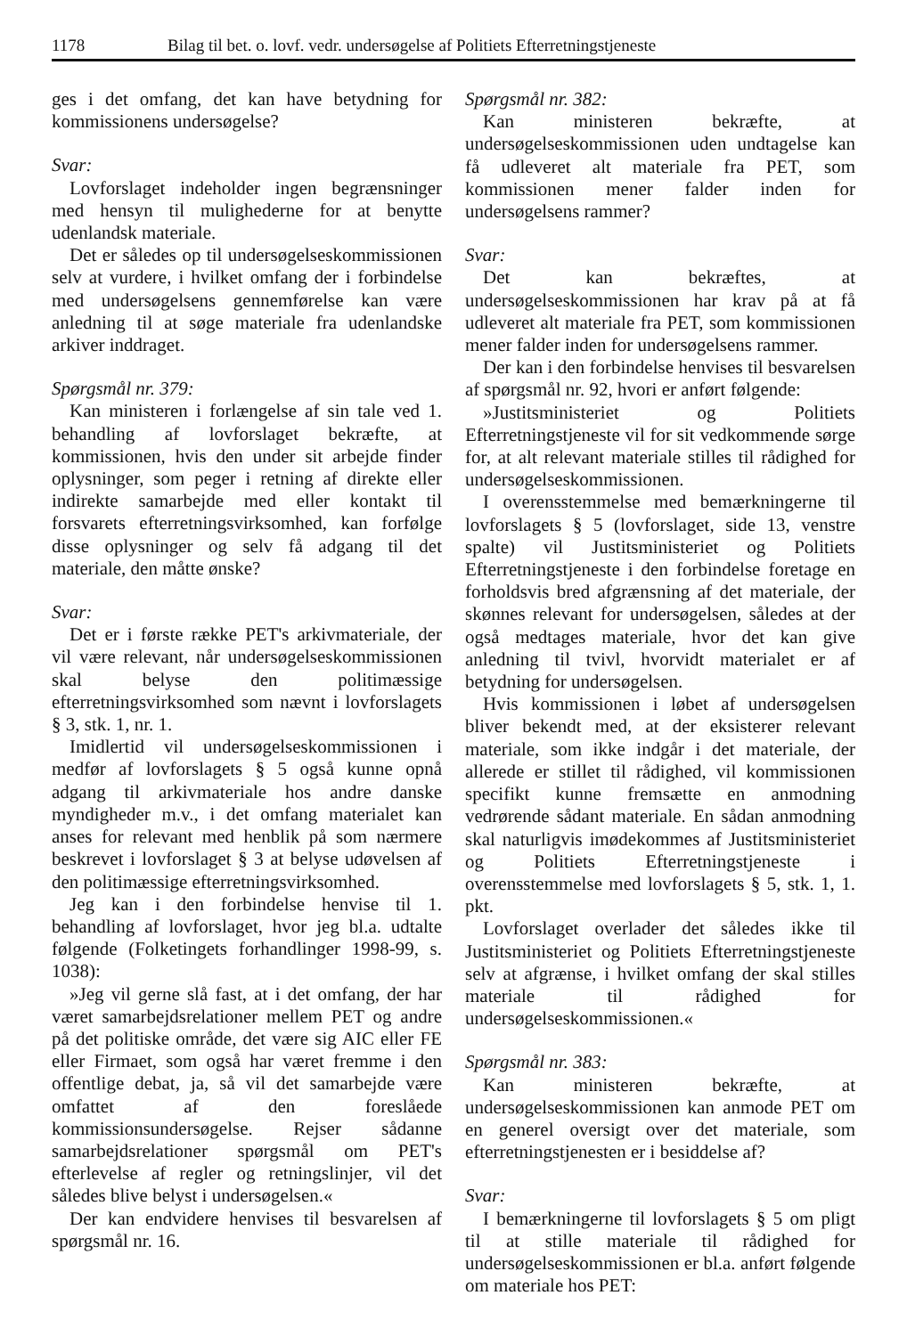1178 Bilag til bet. o. lovf. vedr. undersøgelse af Politiets Efterretningstjeneste
ges i det omfang, det kan have betydning for kommissionens undersøgelse?
Svar:
Lovforslaget indeholder ingen begrænsninger med hensyn til mulighederne for at benytte udenlandsk materiale.
Det er således op til undersøgelseskommissionen selv at vurdere, i hvilket omfang der i forbindelse med undersøgelsens gennemførelse kan være anledning til at søge materiale fra udenlandske arkiver inddraget.
Spørgsmål nr. 379:
Kan ministeren i forlængelse af sin tale ved 1. behandling af lovforslaget bekræfte, at kommissionen, hvis den under sit arbejde finder oplysninger, som peger i retning af direkte eller indirekte samarbejde med eller kontakt til forsvarets efterretningsvirksomhed, kan forfølge disse oplysninger og selv få adgang til det materiale, den måtte ønske?
Svar:
Det er i første række PET's arkivmateriale, der vil være relevant, når undersøgelseskommissionen skal belyse den politimæssige efterretningsvirksomhed som nævnt i lovforslagets § 3, stk. 1, nr. 1.
Imidlertid vil undersøgelseskommissionen i medfør af lovforslagets § 5 også kunne opnå adgang til arkivmateriale hos andre danske myndigheder m.v., i det omfang materialet kan anses for relevant med henblik på som nærmere beskrevet i lovforslaget § 3 at belyse udøvelsen af den politimæssige efterretningsvirksomhed.
Jeg kan i den forbindelse henvise til 1. behandling af lovforslaget, hvor jeg bl.a. udtalte følgende (Folketingets forhandlinger 1998-99, s. 1038):
»Jeg vil gerne slå fast, at i det omfang, der har været samarbejdsrelationer mellem PET og andre på det politiske område, det være sig AIC eller FE eller Firmaet, som også har været fremme i den offentlige debat, ja, så vil det samarbejde være omfattet af den foreslåede kommissionsundersøgelse. Rejser sådanne samarbejdsrelationer spørgsmål om PET's efterlevelse af regler og retningslinjer, vil det således blive belyst i undersøgelsen.«
Der kan endvidere henvises til besvarelsen af spørgsmål nr. 16.
Spørgsmål nr. 382:
Kan ministeren bekræfte, at undersøgelseskommissionen uden undtagelse kan få udleveret alt materiale fra PET, som kommissionen mener falder inden for undersøgelsens rammer?
Svar:
Det kan bekræftes, at undersøgelseskommissionen har krav på at få udleveret alt materiale fra PET, som kommissionen mener falder inden for undersøgelsens rammer.
Der kan i den forbindelse henvises til besvarelsen af spørgsmål nr. 92, hvori er anført følgende:
»Justitsministeriet og Politiets Efterretningstjeneste vil for sit vedkommende sørge for, at alt relevant materiale stilles til rådighed for undersøgelseskommissionen.
I overensstemmelse med bemærkningerne til lovforslagets § 5 (lovforslaget, side 13, venstre spalte) vil Justitsministeriet og Politiets Efterretningstjeneste i den forbindelse foretage en forholdsvis bred afgrænsning af det materiale, der skønnes relevant for undersøgelsen, således at der også medtages materiale, hvor det kan give anledning til tvivl, hvorvidt materialet er af betydning for undersøgelsen.
Hvis kommissionen i løbet af undersøgelsen bliver bekendt med, at der eksisterer relevant materiale, som ikke indgår i det materiale, der allerede er stillet til rådighed, vil kommissionen specifikt kunne fremsætte en anmodning vedrørende sådant materiale. En sådan anmodning skal naturligvis imødekommes af Justitsministeriet og Politiets Efterretningstjeneste i overensstemmelse med lovforslagets § 5, stk. 1, 1. pkt.
Lovforslaget overlader det således ikke til Justitsministeriet og Politiets Efterretningstjeneste selv at afgrænse, i hvilket omfang der skal stilles materiale til rådighed for undersøgelseskommissionen.«
Spørgsmål nr. 383:
Kan ministeren bekræfte, at undersøgelseskommissionen kan anmode PET om en generel oversigt over det materiale, som efterretningstjenesten er i besiddelse af?
Svar:
I bemærkningerne til lovforslagets § 5 om pligt til at stille materiale til rådighed for undersøgelseskommissionen er bl.a. anført følgende om materiale hos PET: